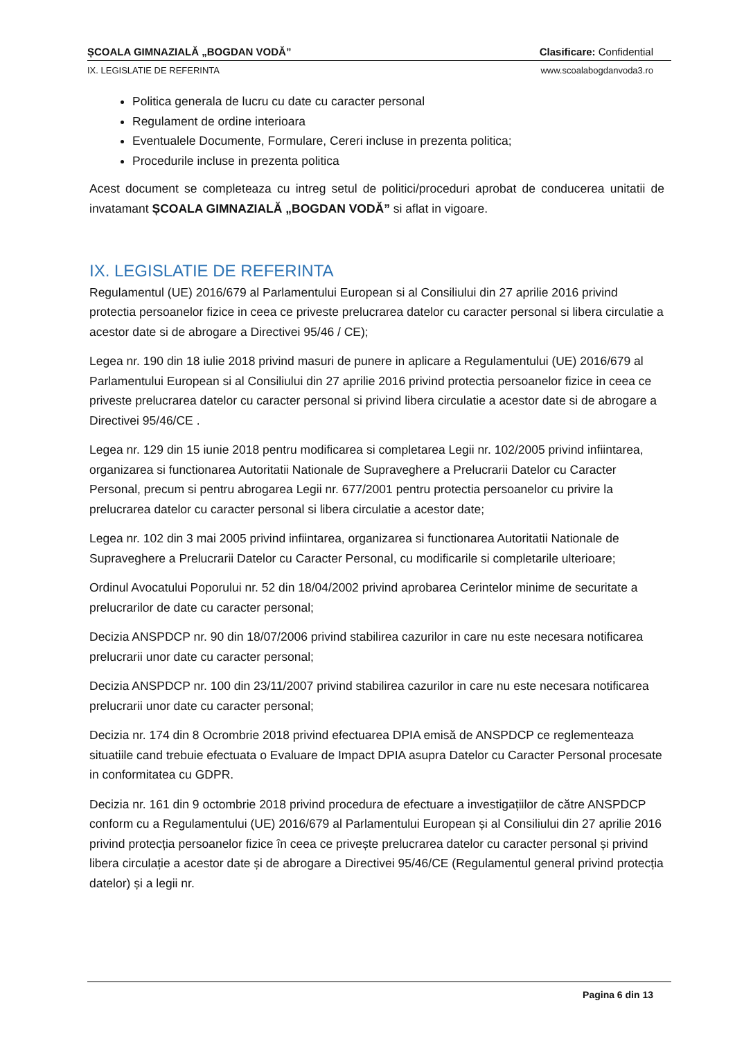ȘCOALA GIMNAZIALĂ „BOGDAN VODĂ” Clasificare: Confidential
IX. LEGISLATIE DE REFERINTA www.scoalabogdanvoda3.ro
Politica generala de lucru cu date cu caracter personal
Regulament de ordine interioara
Eventualele Documente, Formulare, Cereri incluse in prezenta politica;
Procedurile incluse in prezenta politica
Acest document se completeaza cu intreg setul de politici/proceduri aprobat de conducerea unitatii de invatamant ȘCOALA GIMNAZIALĂ „BOGDAN VODĂ” si aflat in vigoare.
IX. LEGISLATIE DE REFERINTA
Regulamentul (UE) 2016/679 al Parlamentului European si al Consiliului din 27 aprilie 2016 privind protectia persoanelor fizice in ceea ce priveste prelucrarea datelor cu caracter personal si libera circulatie a acestor date si de abrogare a Directivei 95/46 / CE);
Legea nr. 190 din 18 iulie 2018 privind masuri de punere in aplicare a Regulamentului (UE) 2016/679 al Parlamentului European si al Consiliului din 27 aprilie 2016 privind protectia persoanelor fizice in ceea ce priveste prelucrarea datelor cu caracter personal si privind libera circulatie a acestor date si de abrogare a Directivei 95/46/CE .
Legea nr. 129 din 15 iunie 2018 pentru modificarea si completarea Legii nr. 102/2005 privind infiintarea, organizarea si functionarea Autoritatii Nationale de Supraveghere a Prelucrarii Datelor cu Caracter Personal, precum si pentru abrogarea Legii nr. 677/2001 pentru protectia persoanelor cu privire la prelucrarea datelor cu caracter personal si libera circulatie a acestor date;
Legea nr. 102 din 3 mai 2005 privind infiintarea, organizarea si functionarea Autoritatii Nationale de Supraveghere a Prelucrarii Datelor cu Caracter Personal, cu modificarile si completarile ulterioare;
Ordinul Avocatului Poporului nr. 52 din 18/04/2002 privind aprobarea Cerintelor minime de securitate a prelucrarilor de date cu caracter personal;
Decizia ANSPDCP nr. 90 din 18/07/2006 privind stabilirea cazurilor in care nu este necesara notificarea prelucrarii unor date cu caracter personal;
Decizia ANSPDCP nr. 100 din 23/11/2007 privind stabilirea cazurilor in care nu este necesara notificarea prelucrarii unor date cu caracter personal;
Decizia nr. 174 din 8 Ocrombrie 2018 privind efectuarea DPIA emisă de ANSPDCP ce reglementeaza situatiile cand trebuie efectuata o Evaluare de Impact DPIA asupra Datelor cu Caracter Personal procesate in conformitatea cu GDPR.
Decizia nr. 161 din 9 octombrie 2018 privind procedura de efectuare a investigațiilor de către ANSPDCP conform cu a Regulamentului (UE) 2016/679 al Parlamentului European și al Consiliului din 27 aprilie 2016 privind protecția persoanelor fizice în ceea ce privește prelucrarea datelor cu caracter personal și privind libera circulație a acestor date și de abrogare a Directivei 95/46/CE (Regulamentul general privind protecția datelor) și a legii nr.
Pagina 6 din 13